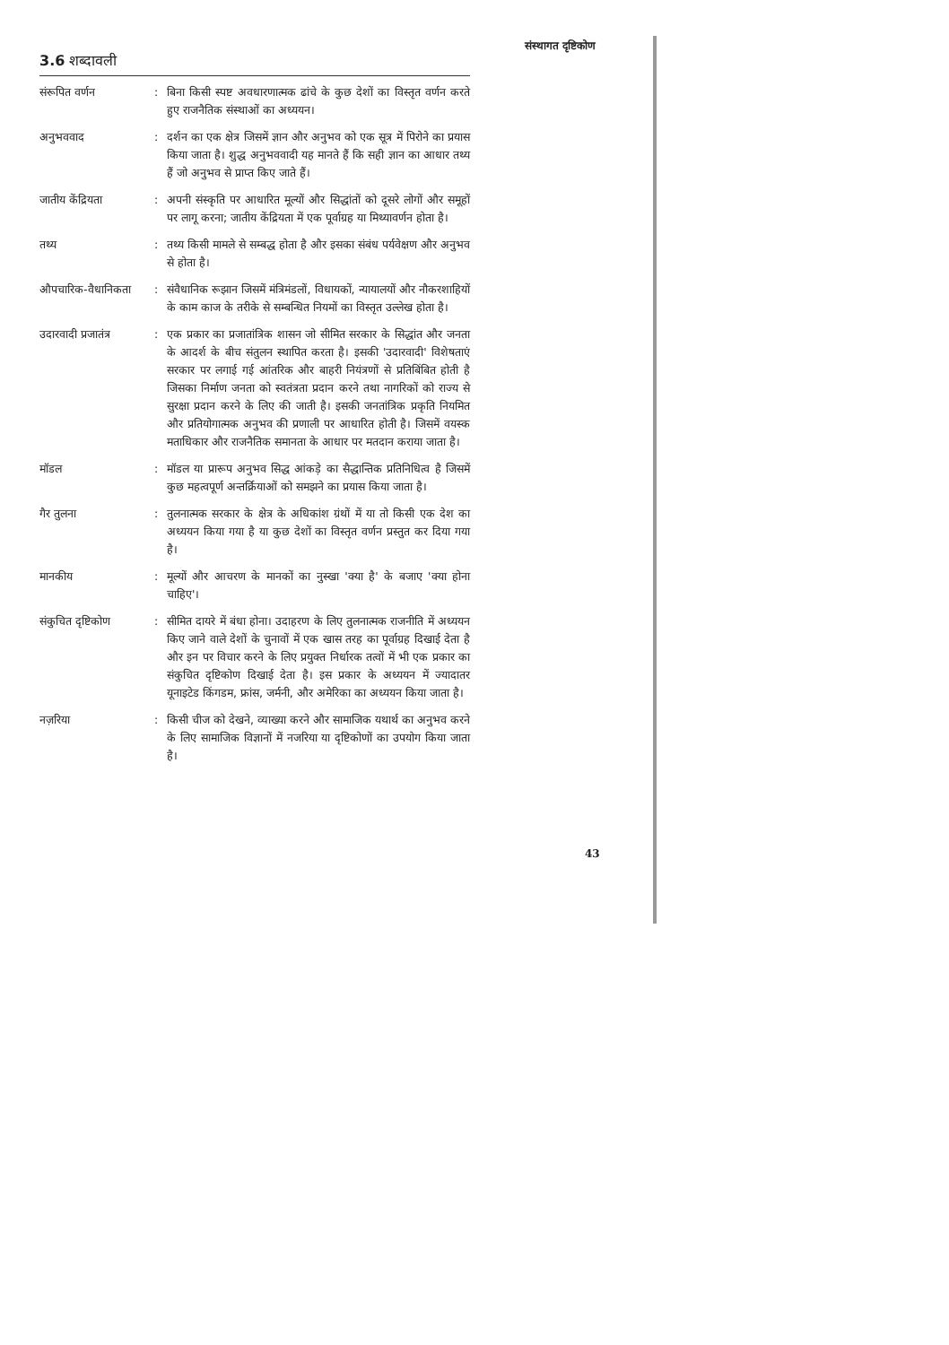संस्थागत दृष्टिकोण
3.6 शब्दावली
संरूपित वर्णन : बिना किसी स्पष्ट अवधारणात्मक ढांचे के कुछ देशों का विस्तृत वर्णन करते हुए राजनैतिक संस्थाओं का अध्ययन।
अनुभववाद : दर्शन का एक क्षेत्र जिसमें ज्ञान और अनुभव को एक सूत्र में पिरोने का प्रयास किया जाता है। शुद्ध अनुभववादी यह मानते हैं कि सही ज्ञान का आधार तथ्य हैं जो अनुभव से प्राप्त किए जाते हैं।
जातीय केंद्रियता : अपनी संस्कृति पर आधारित मूल्यों और सिद्धांतों को दूसरे लोगों और समूहों पर लागू करना; जातीय केंद्रियता में एक पूर्वाग्रह या मिथ्यावर्णन होता है।
तथ्य : तथ्य किसी मामले से सम्बद्ध होता है और इसका संबंध पर्यवेक्षण और अनुभव से होता है।
औपचारिक-वैधानिकता : संवैधानिक रूझान जिसमें मंत्रिमंडलों, विधायकों, न्यायालयों और नौकरशाहियों के काम काज के तरीके से सम्बन्धित नियमों का विस्तृत उल्लेख होता है।
उदारवादी प्रजातंत्र
: एक प्रकार का प्रजातांत्रिक शासन जो सीमित सरकार के सिद्धांत और जनता के आदर्श के बीच संतुलन स्थापित करता है। इसकी 'उदारवादी' विशेषताएं सरकार पर लगाई गई आंतरिक और बाहरी नियंत्रणों से प्रतिबिंबित होती है जिसका निर्माण जनता को स्वतंत्रता प्रदान करने तथा नागरिकों को राज्य से सुरक्षा प्रदान करने के लिए की जाती है। इसकी जनतांत्रिक प्रकृति नियमित और प्रतियोगात्मक अनुभव की प्रणाली पर आधारित होती है। जिसमें वयस्क मताधिकार और राजनैतिक समानता के आधार पर मतदान कराया जाता है।
मॉडल : मॉडल या प्रारूप अनुभव सिद्ध आंकड़े का सैद्धान्तिक प्रतिनिधित्व है जिसमें कुछ महत्वपूर्ण अन्तर्क्रियाओं को समझने का प्रयास किया जाता है।
गैर तुलना : तुलनात्मक सरकार के क्षेत्र के अधिकांश ग्रंथों में या तो किसी एक देश का अध्ययन किया गया है या कुछ देशों का विस्तृत वर्णन प्रस्तुत कर दिया गया है।
मानकीय : मूल्यों और आचरण के मानकों का नुस्खा 'क्या है' के बजाए 'क्या होना चाहिए'।
संकुचित दृष्टिकोण : सीमित दायरे में बंधा होना। उदाहरण के लिए तुलनात्मक राजनीति में अध्ययन किए जाने वाले देशों के चुनावों में एक खास तरह का पूर्वाग्रह दिखाई देता है और इन पर विचार करने के लिए प्रयुक्त निर्धारक तत्वों में भी एक प्रकार का संकुचित दृष्टिकोण दिखाई देता है। इस प्रकार के अध्ययन में ज्यादातर यूनाइटेड किंगडम, फ्रांस, जर्मनी, और अमेरिका का अध्ययन किया जाता है।
नज़रिया : किसी चीज को देखने, व्याख्या करने और सामाजिक यथार्थ का अनुभव करने के लिए सामाजिक विज्ञानों में नजरिया या दृष्टिकोणों का उपयोग किया जाता है।
43